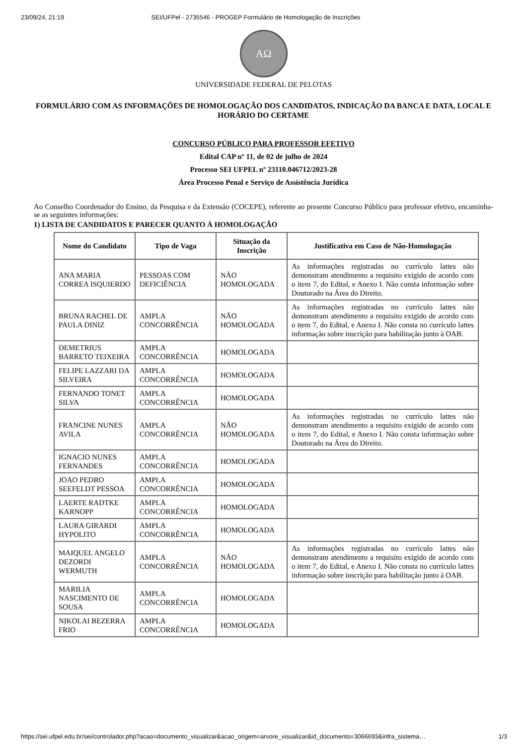23/09/24, 21:19 SEI/UFPel - 2735546 - PROGEP Formulário de Homologação de Inscrições
AΩ
UNIVERSIDADE FEDERAL DE PELOTAS
FORMULÁRIO COM AS INFORMAÇÕES DE HOMOLOGAÇÃO DOS CANDIDATOS, INDICAÇÃO DA BANCA E DATA, LOCAL E HORÁRIO DO CERTAME
CONCURSO PÚBLICO PARA PROFESSOR EFETIVO
Edital CAP nº 11, de 02 de julho de 2024
Processo SEI UFPEL nº 23110.046712/2023-28
Área Processo Penal e Serviço de Assistência Jurídica
Ao Conselho Coordenador do Ensino, da Pesquisa e da Extensão (COCEPE), referente ao presente Concurso Público para professor efetivo, encaminha-se as seguintes informações:
1) LISTA DE CANDIDATOS E PARECER QUANTO À HOMOLOGAÇÃO
| Nome do Candidato | Tipo de Vaga | Situação da Inscrição | Justificativa em Caso de Não-Homologação |
| --- | --- | --- | --- |
| ANA MARIA CORREA ISQUIERDO | PESSOAS COM DEFICIÊNCIA | NÃO HOMOLOGADA | As informações registradas no currículo lattes não demonstram atendimento a requisito exigido de acordo com o item 7, do Edital, e Anexo I. Não consta informação sobre Doutorado na Área do Direito. |
| BRUNA RACHEL DE PAULA DINIZ | AMPLA CONCORRÊNCIA | NÃO HOMOLOGADA | As informações registradas no currículo lattes não demonstram atendimento a requisito exigido de acordo com o item 7, do Edital, e Anexo I. Não consta no currículo lattes informação sobre inscrição para habilitação junto à OAB. |
| DEMETRIUS BARRETO TEIXEIRA | AMPLA CONCORRÊNCIA | HOMOLOGADA | |
| FELIPE LAZZARI DA SILVEIRA | AMPLA CONCORRÊNCIA | HOMOLOGADA | |
| FERNANDO TONET SILVA | AMPLA CONCORRÊNCIA | HOMOLOGADA | |
| FRANCINE NUNES AVILA | AMPLA CONCORRÊNCIA | NÃO HOMOLOGADA | As informações registradas no currículo lattes não demonstram atendimento a requisito exigido de acordo com o item 7, do Edital, e Anexo I. Não consta informação sobre Doutorado na Área do Direito. |
| IGNACIO NUNES FERNANDES | AMPLA CONCORRÊNCIA | HOMOLOGADA | |
| JOAO PEDRO SEEFELDT PESSOA | AMPLA CONCORRÊNCIA | HOMOLOGADA | |
| LAERTE RADTKE KARNOPP | AMPLA CONCORRÊNCIA | HOMOLOGADA | |
| LAURA GIRARDI HYPOLITO | AMPLA CONCORRÊNCIA | HOMOLOGADA | |
| MAIQUEL ANGELO DEZORDI WERMUTH | AMPLA CONCORRÊNCIA | NÃO HOMOLOGADA | As informações registradas no currículo lattes não demonstram atendimento a requisito exigido de acordo com o item 7, do Edital, e Anexo I. Não consta no currículo lattes informação sobre inscrição para habilitação junto à OAB. |
| MARILIA NASCIMENTO DE SOUSA | AMPLA CONCORRÊNCIA | HOMOLOGADA | |
| NIKOLAI BEZERRA FRIO | AMPLA CONCORRÊNCIA | HOMOLOGADA | |
https://sei.ufpel.edu.br/sei/controlador.php?acao=documento_visualizar&acao_origem=arvore_visualizar&id_documento=3066693&infra_sistema… 1/3